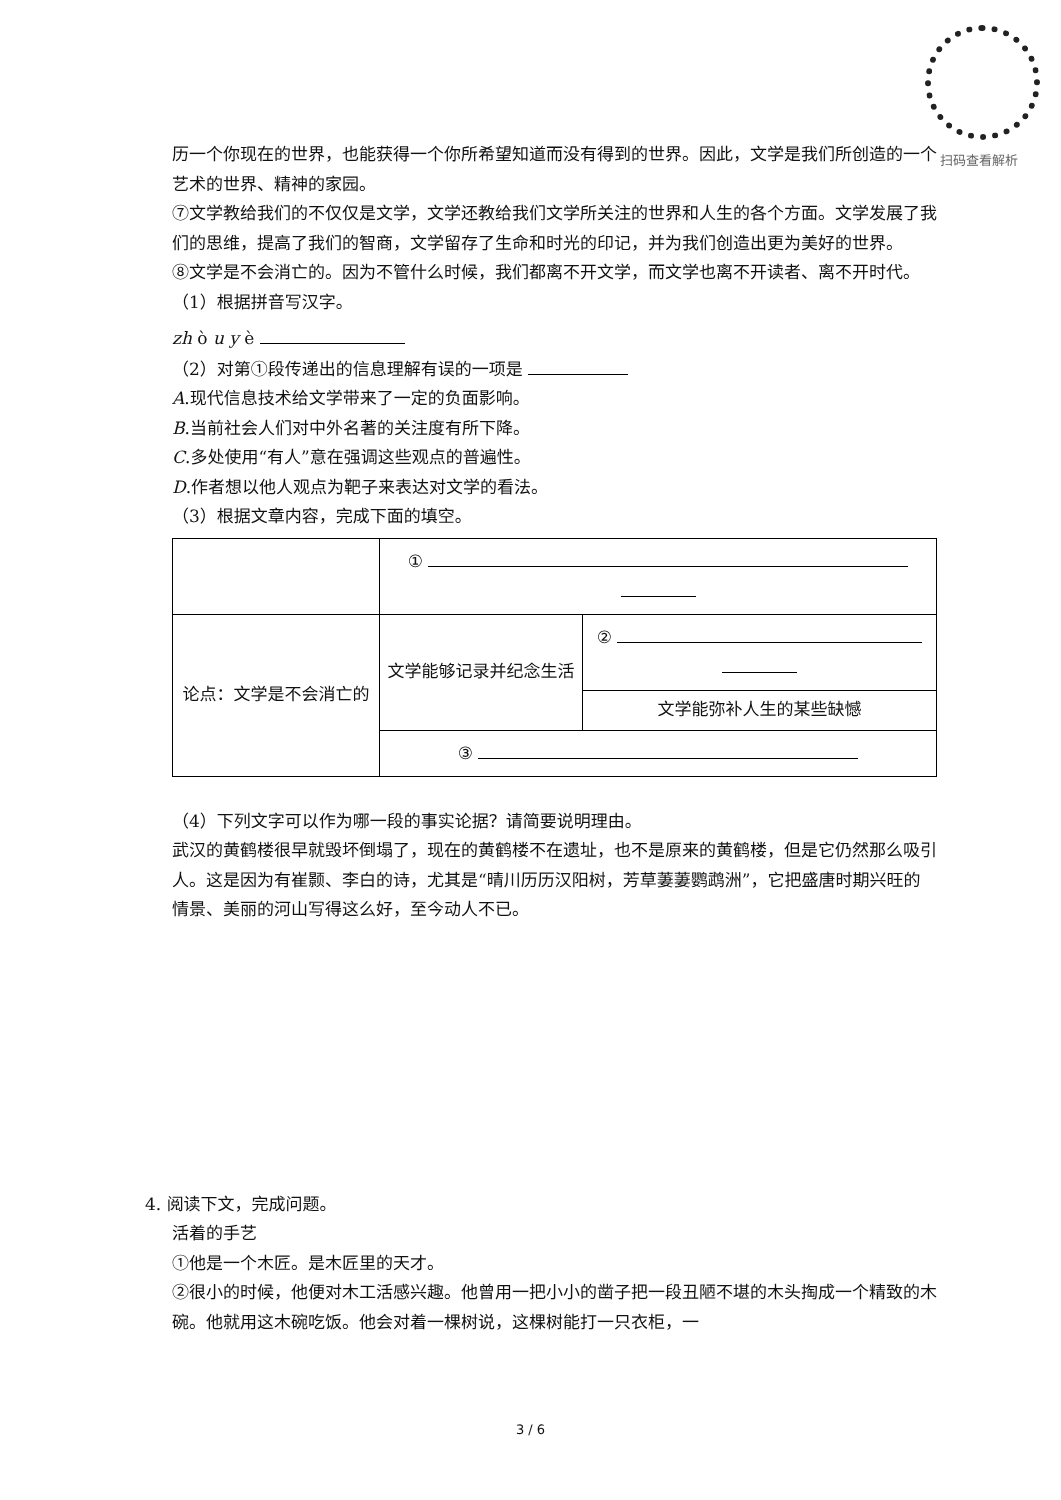扫码查看解析
历一个你现在的世界，也能获得一个你所希望知道而没有得到的世界。因此，文学是我们所创造的一个艺术的世界、精神的家园。
⑦文学教给我们的不仅仅是文学，文学还教给我们文学所关注的世界和人生的各个方面。文学发展了我们的思维，提高了我们的智商，文学留存了生命和时光的印记，并为我们创造出更为美好的世界。
⑧文学是不会消亡的。因为不管什么时候，我们都离不开文学，而文学也离不开读者、离不开时代。
（1）根据拼音写汉字。
zh ò u y è
（2）对第①段传递出的信息理解有误的一项是
A.现代信息技术给文学带来了一定的负面影响。
B.当前社会人们对中外名著的关注度有所下降。
C.多处使用“有人”意在强调这些观点的普遍性。
D.作者想以他人观点为靶子来表达对文学的看法。
（3）根据文章内容，完成下面的填空。
| | ① | |
| 论点：文学是不会消亡的 | 文学能够记录并纪念生活 | ② |
| | | 文学能弥补人生的某些缺憾 |
| | ③ | |
（4）下列文字可以作为哪一段的事实论据？请简要说明理由。
武汉的黄鹤楼很早就毁坏倒塌了，现在的黄鹤楼不在遗址，也不是原来的黄鹤楼，但是它仍然那么吸引人。这是因为有崔颢、李白的诗，尤其是“晴川历历汉阳树，芳草萋萋鹦鹉洲”，它把盛唐时期兴旺的情景、美丽的河山写得这么好，至今动人不已。
4. 阅读下文，完成问题。
活着的手艺
①他是一个木匠。是木匠里的天才。
②很小的时候，他便对木工活感兴趣。他曾用一把小小的凿子把一段丑陋不堪的木头掏成一个精致的木碗。他就用这木碗吃饭。他会对着一棵树说，这棵树能打一只衣柜，一
3 / 6